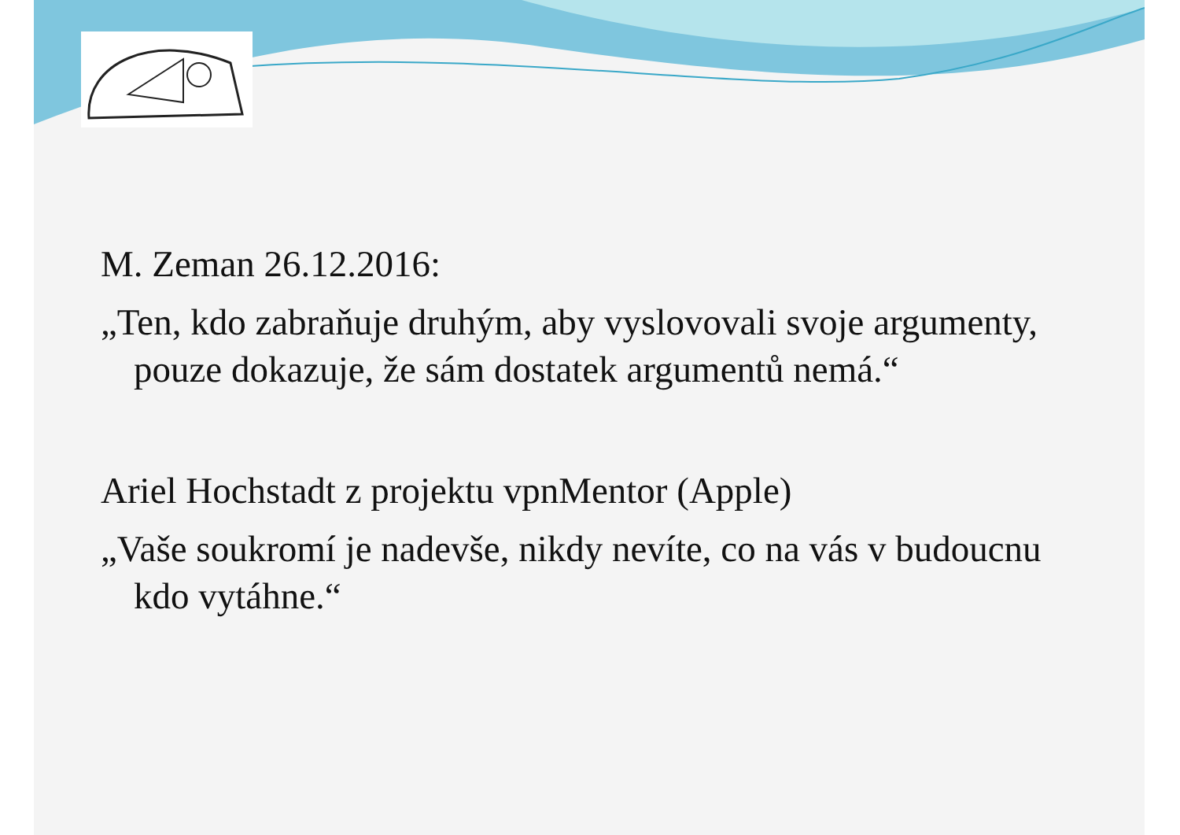M. Zeman 26.12.2016:
„Ten, kdo zabraňuje druhým, aby vyslovovali svoje argumenty, pouze dokazuje, že sám dostatek argumentů nemá.“
Ariel Hochstadt z projektu vpnMentor (Apple)
„Vaše soukromí je nadevše, nikdy nevíte, co na vás v budoucnu kdo vytáhne.“